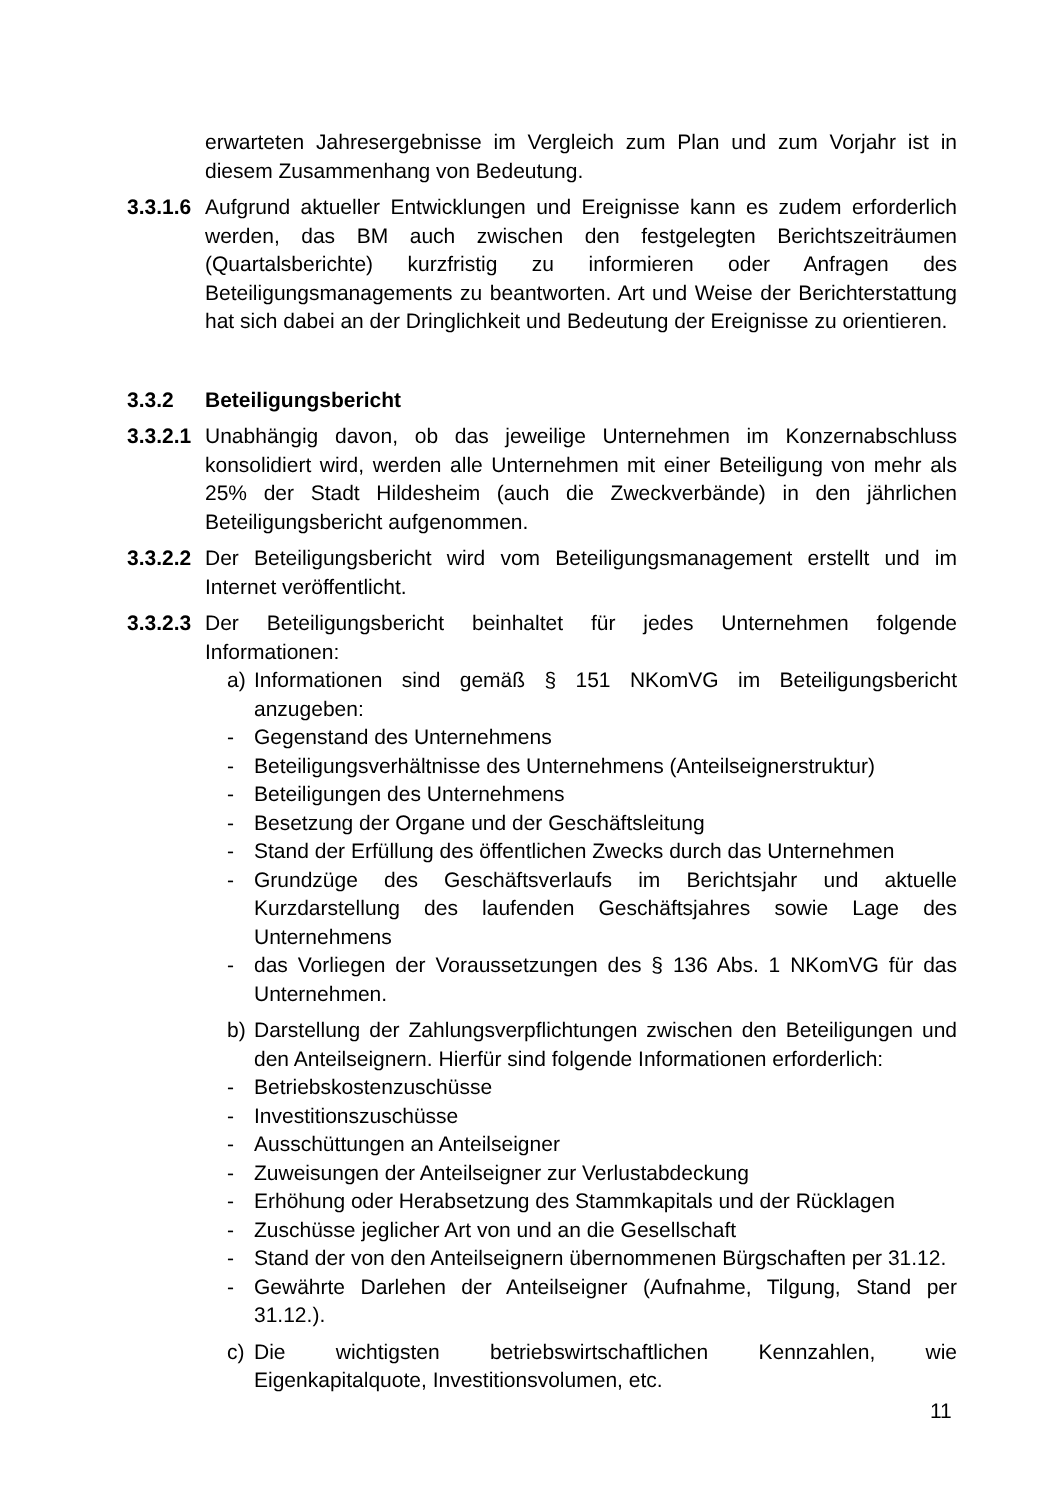erwarteten Jahresergebnisse im Vergleich zum Plan und zum Vorjahr ist in diesem Zusammenhang von Bedeutung.
3.3.1.6
Aufgrund aktueller Entwicklungen und Ereignisse kann es zudem erforderlich werden, das BM auch zwischen den festgelegten Berichtszeiträumen (Quartalsberichte) kurzfristig zu informieren oder Anfragen des Beteiligungsmanagements zu beantworten. Art und Weise der Berichterstattung hat sich dabei an der Dringlichkeit und Bedeutung der Ereignisse zu orientieren.
3.3.2 Beteiligungsbericht
3.3.2.1
Unabhängig davon, ob das jeweilige Unternehmen im Konzernabschluss konsolidiert wird, werden alle Unternehmen mit einer Beteiligung von mehr als 25% der Stadt Hildesheim (auch die Zweckverbände) in den jährlichen Beteiligungsbericht aufgenommen.
3.3.2.2
Der Beteiligungsbericht wird vom Beteiligungsmanagement erstellt und im Internet veröffentlicht.
3.3.2.3
Der Beteiligungsbericht beinhaltet für jedes Unternehmen folgende Informationen:
a) Informationen sind gemäß § 151 NKomVG im Beteiligungsbericht anzugeben:
- Gegenstand des Unternehmens
- Beteiligungsverhältnisse des Unternehmens (Anteilseignerstruktur)
- Beteiligungen des Unternehmens
- Besetzung der Organe und der Geschäftsleitung
- Stand der Erfüllung des öffentlichen Zwecks durch das Unternehmen
- Grundzüge des Geschäftsverlaufs im Berichtsjahr und aktuelle Kurzdarstellung des laufenden Geschäftsjahres sowie Lage des Unternehmens
- das Vorliegen der Voraussetzungen des § 136 Abs. 1 NKomVG für das Unternehmen.
b) Darstellung der Zahlungsverpflichtungen zwischen den Beteiligungen und den Anteilseignern. Hierfür sind folgende Informationen erforderlich:
- Betriebskostenzuschüsse
- Investitionszuschüsse
- Ausschüttungen an Anteilseigner
- Zuweisungen der Anteilseigner zur Verlustabdeckung
- Erhöhung oder Herabsetzung des Stammkapitals und der Rücklagen
- Zuschüsse jeglicher Art von und an die Gesellschaft
- Stand der von den Anteilseignern übernommenen Bürgschaften per 31.12.
- Gewährte Darlehen der Anteilseigner (Aufnahme, Tilgung, Stand per 31.12.).
c) Die wichtigsten betriebswirtschaftlichen Kennzahlen, wie Eigenkapitalquote, Investitionsvolumen, etc.
11